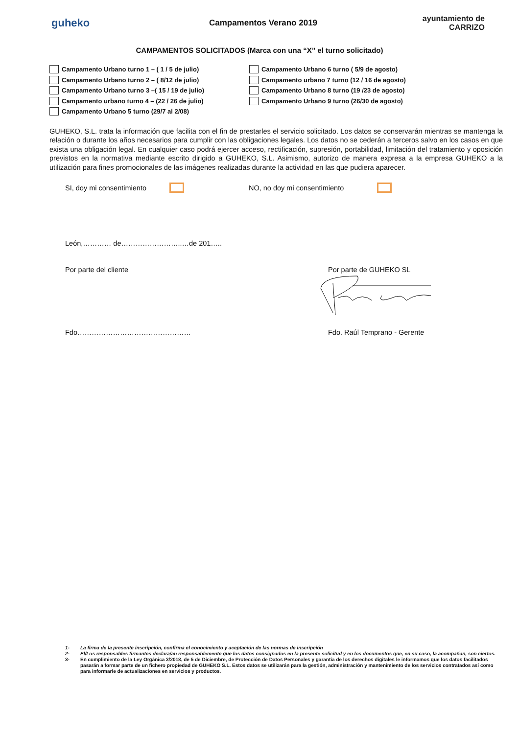guheko
Campamentos Verano 2019
ayuntamiento de CARRIZO
CAMPAMENTOS SOLICITADOS (Marca con una “X” el turno solicitado)
Campamento Urbano turno 1 – ( 1 / 5 de julio)
Campamento Urbano turno 2 – ( 8/12 de julio)
Campamento Urbano turno 3 –( 15 / 19 de julio)
Campamento urbano turno 4 – (22 / 26 de julio)
Campamento Urbano 5 turno (29/7 al 2/08)
Campamento Urbano 6 turno ( 5/9 de agosto)
Campamento urbano 7 turno (12 / 16 de agosto)
Campamento Urbano 8 turno (19 /23 de agosto)
Campamento Urbano 9 turno (26/30 de agosto)
GUHEKO, S.L. trata la información que facilita con el fin de prestarles el servicio solicitado. Los datos se conservarán mientras se mantenga la relación o durante los años necesarios para cumplir con las obligaciones legales. Los datos no se cederán a terceros salvo en los casos en que exista una obligación legal. En cualquier caso podrá ejercer acceso, rectificación, supresión, portabilidad, limitación del tratamiento y oposición previstos en la normativa mediante escrito dirigido a GUHEKO, S.L. Asimismo, autorizo de manera expresa a la empresa GUHEKO a la utilización para fines promocionales de las imágenes realizadas durante la actividad en las que pudiera aparecer.
SI, doy mi consentimiento NO, no doy mi consentimiento
León,………… de……………………..…de 201…..
Por parte del cliente Por parte de GUHEKO SL
Fdo………………………………………… Fdo. Raúl Temprano - Gerente
1- La firma de la presente inscripción, confirma el conocimiento y aceptación de las normas de inscripción
2- El/Los responsables firmantes declara/an responsablemente que los datos consignados en la presente solicitud y en los documentos que, en su caso, la acompañan, son ciertos.
3- En cumplimiento de la Ley Orgánica 3/2018, de 5 de Diciembre, de Protección de Datos Personales y garantía de los derechos digitales le informamos que los datos facilitados pasarán a formar parte de un fichero propiedad de GUHEKO S.L. Estos datos se utilizarán para la gestión, administración y mantenimiento de los servicios contratados así como para informarle de actualizaciones en servicios y productos.